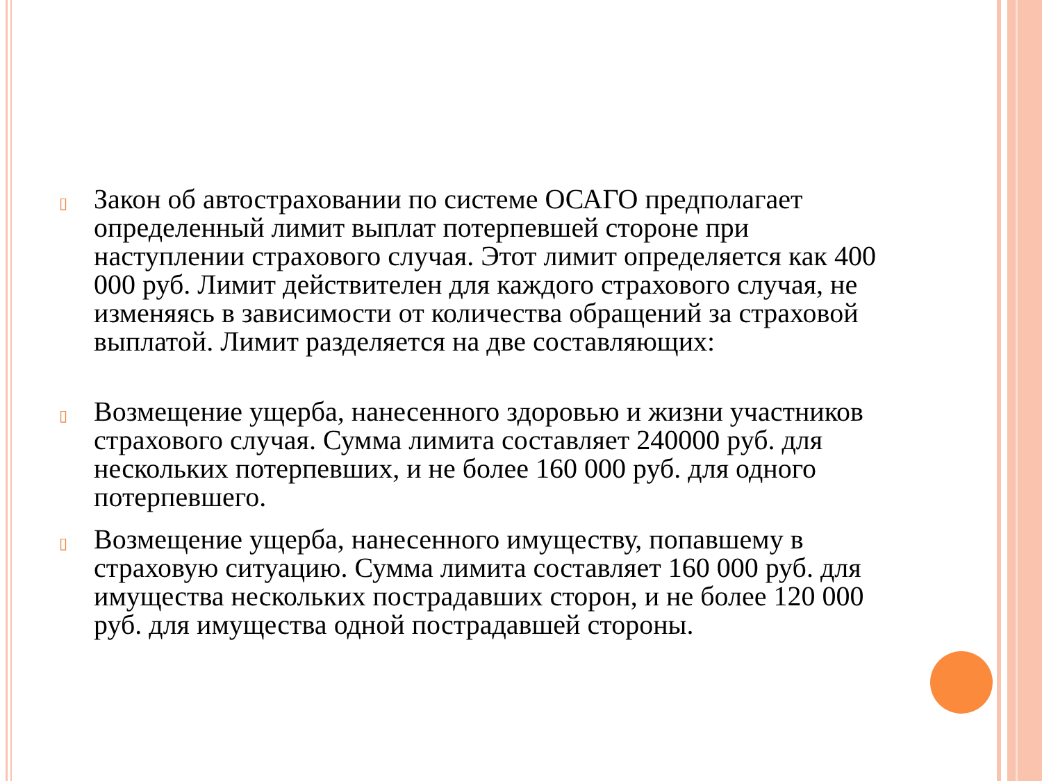▯
Закон об автостраховании по системе ОСАГО предполагает определенный лимит выплат потерпевшей стороне при наступлении страхового случая. Этот лимит определяется как 400 000 руб. Лимит действителен для каждого страхового случая, не изменяясь в зависимости от количества обращений за страховой выплатой. Лимит разделяется на две составляющих:
▯
Возмещение ущерба, нанесенного здоровью и жизни участников страхового случая. Сумма лимита составляет 240000 руб. для нескольких потерпевших, и не более 160 000 руб. для одного потерпевшего.
▯
Возмещение ущерба, нанесенного имуществу, попавшему в страховую ситуацию. Сумма лимита составляет 160 000 руб. для имущества нескольких пострадавших сторон, и не более 120 000 руб. для имущества одной пострадавшей стороны.